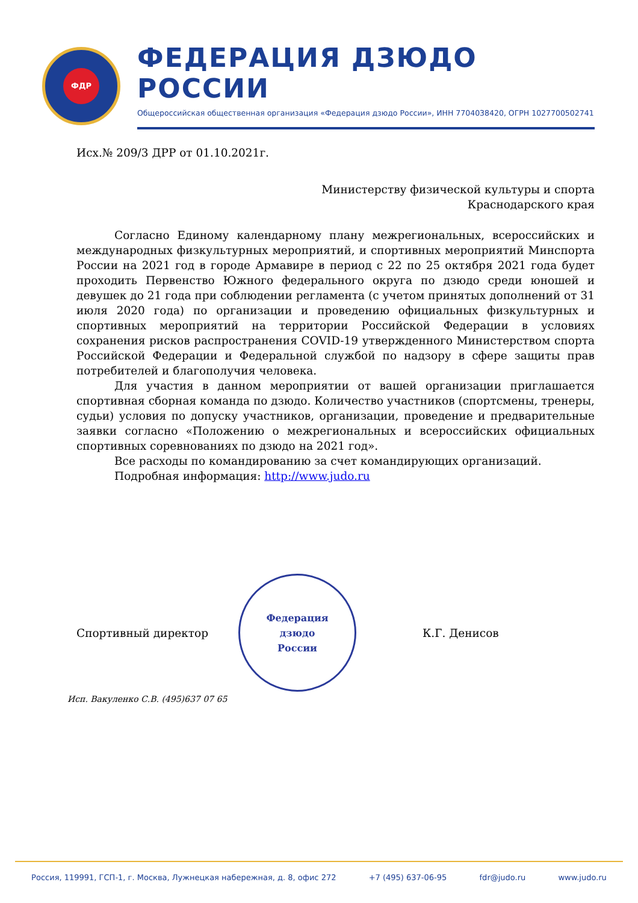ФДР
ФЕДЕРАЦИЯ ДЗЮДО РОССИИ
Общероссийская общественная организация «Федерация дзюдо России», ИНН 7704038420, ОГРН 1027700502741
Исх.№ 209/3 ДРР от 01.10.2021г.
Министерству физической культуры и спорта
Краснодарского края
Согласно Единому календарному плану межрегиональных, всероссийских и международных физкультурных мероприятий, и спортивных мероприятий Минспорта России на 2021 год в городе Армавире в период с 22 по 25 октября 2021 года будет проходить Первенство Южного федерального округа по дзюдо среди юношей и девушек до 21 года при соблюдении регламента (с учетом принятых дополнений от 31 июля 2020 года) по организации и проведению официальных физкультурных и спортивных мероприятий на территории Российской Федерации в условиях сохранения рисков распространения COVID-19 утвержденного Министерством спорта Российской Федерации и Федеральной службой по надзору в сфере защиты прав потребителей и благополучия человека.
Для участия в данном мероприятии от вашей организации приглашается спортивная сборная команда по дзюдо. Количество участников (спортсмены, тренеры, судьи) условия по допуску участников, организации, проведение и предварительные заявки согласно «Положению о межрегиональных и всероссийских официальных спортивных соревнованиях по дзюдо на 2021 год».
Все расходы по командированию за счет командирующих организаций.
Подробная информация: http://www.judo.ru
Спортивный директор
Федерация
дзюдо
России
К.Г. Денисов
Исп. Вакуленко С.В. (495)637 07 65
Россия, 119991, ГСП-1, г. Москва, Лужнецкая набережная, д. 8, офис 272 +7 (495) 637-06-95 fdr@judo.ru www.judo.ru